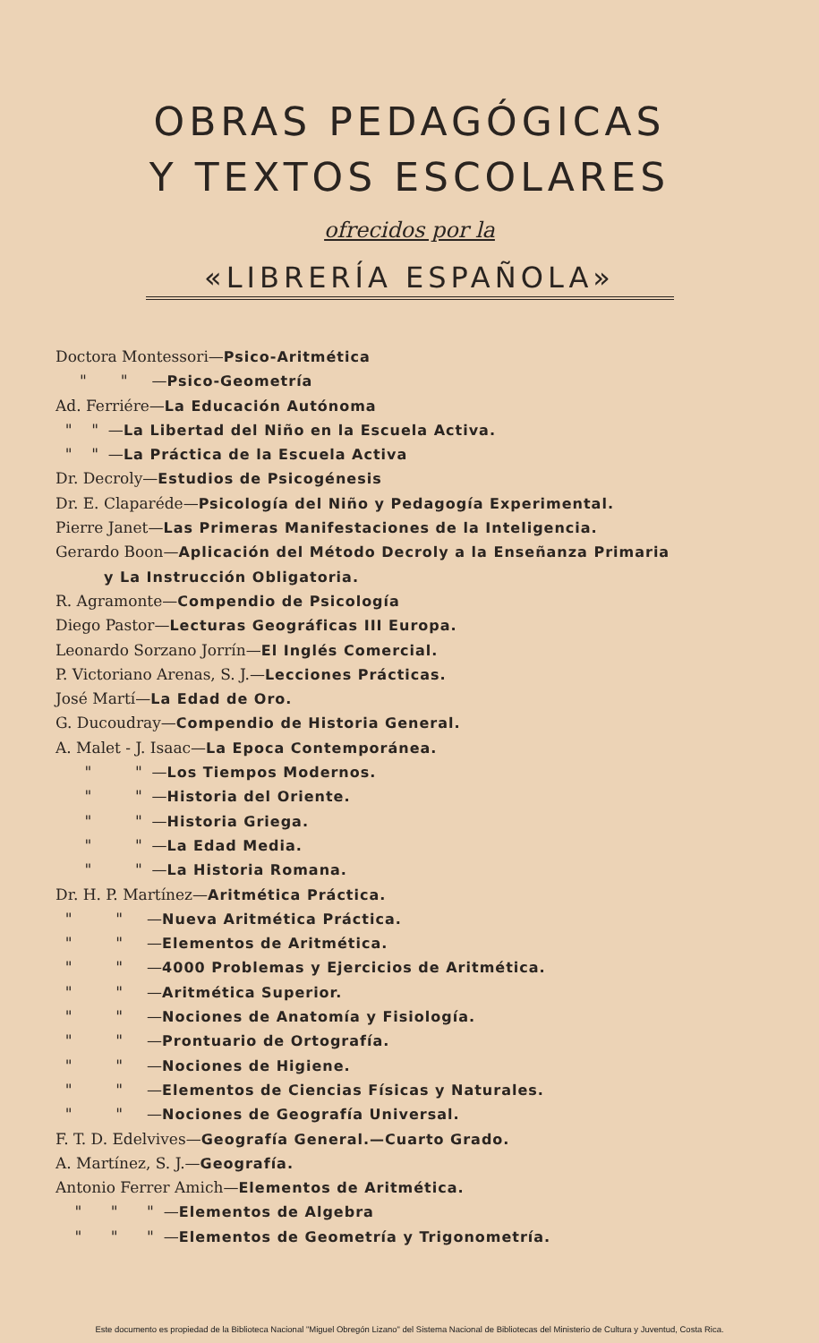OBRAS PEDAGÓGICAS
Y TEXTOS ESCOLARES
ofrecidos por la
«LIBRERÍA ESPAÑOLA»
Doctora Montessori—Psico-Aritmética
" " —Psico-Geometría
Ad. Ferriére—La Educación Autónoma
" " —La Libertad del Niño en la Escuela Activa.
" " —La Práctica de la Escuela Activa
Dr. Decroly—Estudios de Psicogénesis
Dr. E. Claparéde—Psicología del Niño y Pedagogía Experimental.
Pierre Janet—Las Primeras Manifestaciones de la Inteligencia.
Gerardo Boon—Aplicación del Método Decroly a la Enseñanza Primaria
y La Instrucción Obligatoria.
R. Agramonte—Compendio de Psicología
Diego Pastor—Lecturas Geográficas III Europa.
Leonardo Sorzano Jorrín—El Inglés Comercial.
P. Victoriano Arenas, S. J.—Lecciones Prácticas.
José Martí—La Edad de Oro.
G. Ducoudray—Compendio de Historia General.
A. Malet - J. Isaac—La Epoca Contemporánea.
" " —Los Tiempos Modernos.
" " —Historia del Oriente.
" " —Historia Griega.
" " —La Edad Media.
" " —La Historia Romana.
Dr. H. P. Martínez—Aritmética Práctica.
" " —Nueva Aritmética Práctica.
" " —Elementos de Aritmética.
" " —4000 Problemas y Ejercicios de Aritmética.
" " —Aritmética Superior.
" " —Nociones de Anatomía y Fisiología.
" " —Prontuario de Ortografía.
" " —Nociones de Higiene.
" " —Elementos de Ciencias Físicas y Naturales.
" " —Nociones de Geografía Universal.
F. T. D. Edelvives—Geografía General.—Cuarto Grado.
A. Martínez, S. J.—Geografía.
Antonio Ferrer Amich—Elementos de Aritmética.
" " " —Elementos de Algebra
" " " —Elementos de Geometría y Trigonometría.
Este documento es propiedad de la Biblioteca Nacional "Miguel Obregón Lizano" del Sistema Nacional de Bibliotecas del Ministerio de Cultura y Juventud, Costa Rica.